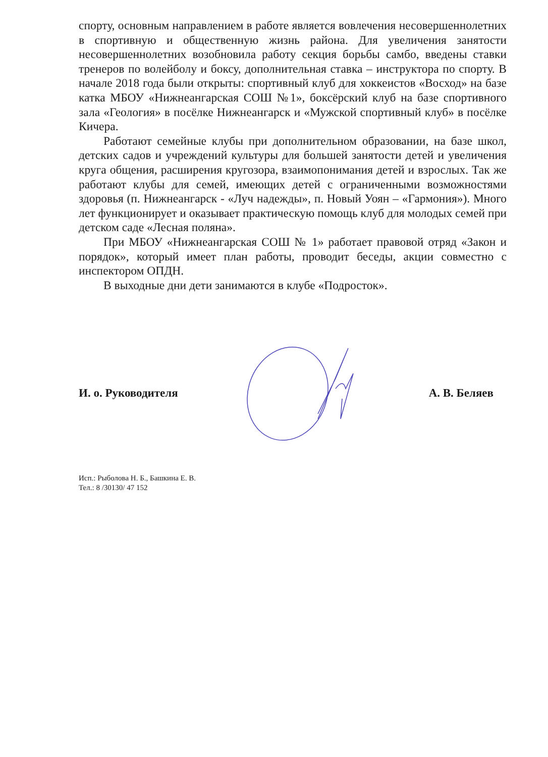спорту, основным направлением в работе является вовлечения несовершеннолетних в спортивную и общественную жизнь района. Для увеличения занятости несовершеннолетних возобновила работу секция борьбы самбо, введены ставки тренеров по волейболу и боксу, дополнительная ставка – инструктора по спорту. В начале 2018 года были открыты: спортивный клуб для хоккеистов «Восход» на базе катка МБОУ «Нижнеангарская СОШ №1», боксёрский клуб на базе спортивного зала «Геология» в посёлке Нижнеангарск и «Мужской спортивный клуб» в посёлке Кичера.
Работают семейные клубы при дополнительном образовании, на базе школ, детских садов и учреждений культуры для большей занятости детей и увеличения круга общения, расширения кругозора, взаимопонимания детей и взрослых. Так же работают клубы для семей, имеющих детей с ограниченными возможностями здоровья (п. Нижнеангарск - «Луч надежды», п. Новый Уоян – «Гармония»). Много лет функционирует и оказывает практическую помощь клуб для молодых семей при детском саде «Лесная поляна».
При МБОУ «Нижнеангарская СОШ № 1» работает правовой отряд «Закон и порядок», который имеет план работы, проводит беседы, акции совместно с инспектором ОПДН.
В выходные дни дети занимаются в клубе «Подросток».
И. о. Руководителя А. В. Беляев
Исп.: Рыболова Н. Б., Башкина Е. В.
Тел.: 8 /30130/ 47 152